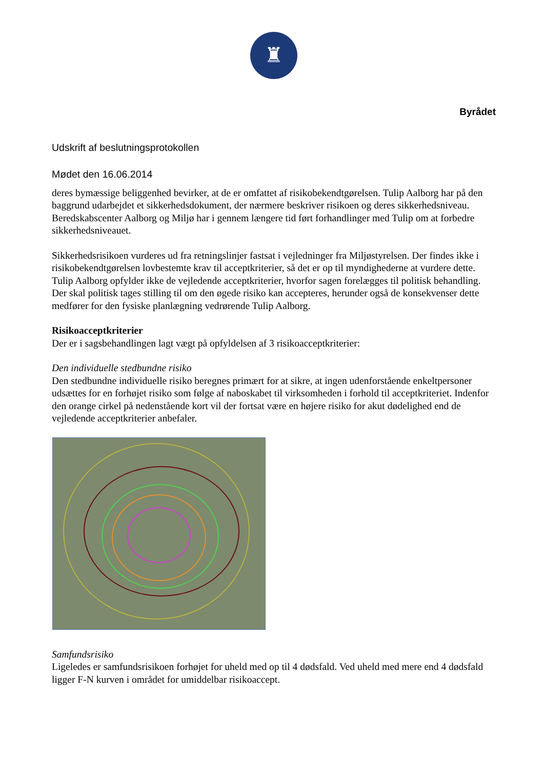♜
Byrådet
Udskrift af beslutningsprotokollen
Mødet den 16.06.2014
deres bymæssige beliggenhed bevirker, at de er omfattet af risikobekendtgørelsen. Tulip Aalborg har på den baggrund udarbejdet et sikkerhedsdokument, der nærmere beskriver risikoen og deres sikkerhedsniveau. Beredskabscenter Aalborg og Miljø har i gennem længere tid ført forhandlinger med Tulip om at forbedre sikkerhedsniveauet.
Sikkerhedsrisikoen vurderes ud fra retningslinjer fastsat i vejledninger fra Miljøstyrelsen. Der findes ikke i risikobekendtgørelsen lovbestemte krav til acceptkriterier, så det er op til myndighederne at vurdere dette. Tulip Aalborg opfylder ikke de vejledende acceptkriterier, hvorfor sagen forelægges til politisk behandling. Der skal politisk tages stilling til om den øgede risiko kan accepteres, herunder også de konsekvenser dette medfører for den fysiske planlægning vedrørende Tulip Aalborg.
Risikoacceptkriterier
Der er i sagsbehandlingen lagt vægt på opfyldelsen af 3 risikoacceptkriterier:
Den individuelle stedbundne risiko
Den stedbundne individuelle risiko beregnes primært for at sikre, at ingen udenforstående enkeltpersoner udsættes for en forhøjet risiko som følge af naboskabet til virksomheden i forhold til acceptkriteriet. Indenfor den orange cirkel på nedenstående kort vil der fortsat være en højere risiko for akut dødelighed end de vejledende acceptkriterier anbefaler.
Samfundsrisiko
Ligeledes er samfundsrisikoen forhøjet for uheld med op til 4 dødsfald. Ved uheld med mere end 4 dødsfald ligger F-N kurven i området for umiddelbar risikoaccept.